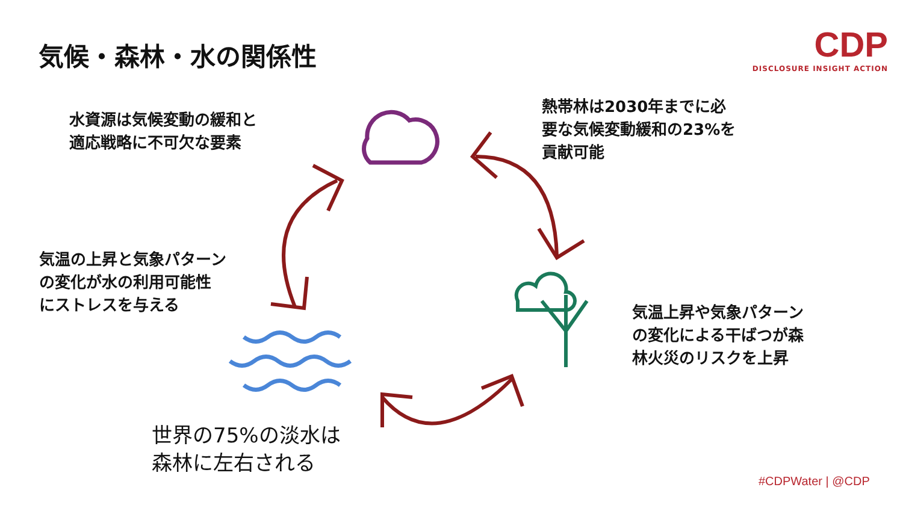気候・森林・水の関係性
CDP
DISCLOSURE INSIGHT ACTION
水資源は気候変動の緩和と
適応戦略に不可欠な要素
熱帯林は2030年までに必
要な気候変動緩和の23%を
貢献可能
気温の上昇と気象パターン
の変化が水の利用可能性
にストレスを与える
気温上昇や気象パターン
の変化による干ばつが森
林火災のリスクを上昇
世界の75%の淡水は
森林に左右される
#CDPWater | @CDP